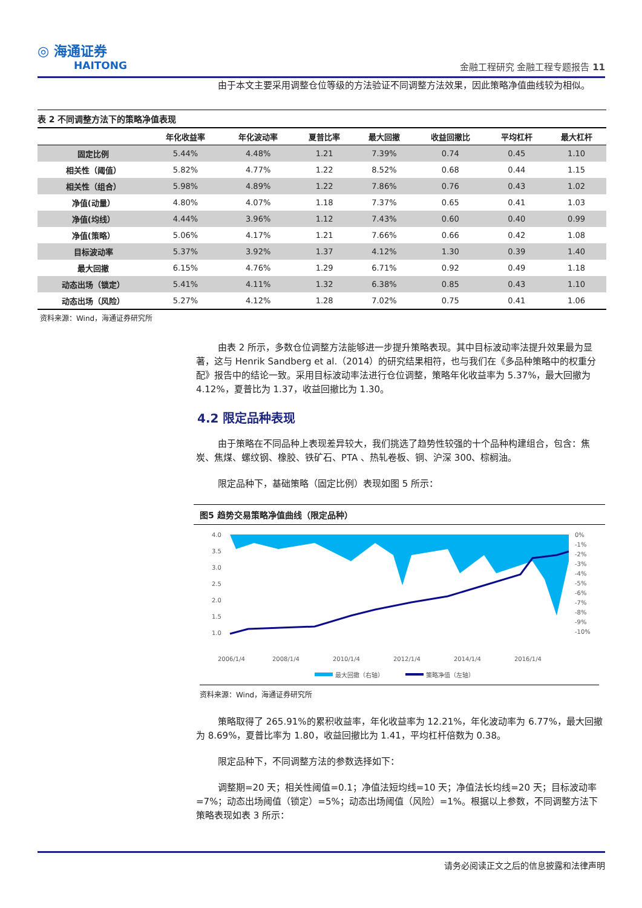◎ 海通证券
HAITONG
金融工程研究 金融工程专题报告 11
由于本文主要采用调整仓位等级的方法验证不同调整方法效果，因此策略净值曲线较为相似。
表 2 不同调整方法下的策略净值表现
| | 年化收益率 | 年化波动率 | 夏普比率 | 最大回撤 | 收益回撤比 | 平均杠杆 | 最大杠杆 |
| --- | --- | --- | --- | --- | --- | --- | --- |
| 固定比例 | 5.44% | 4.48% | 1.21 | 7.39% | 0.74 | 0.45 | 1.10 |
| 相关性（阈值） | 5.82% | 4.77% | 1.22 | 8.52% | 0.68 | 0.44 | 1.15 |
| 相关性（组合） | 5.98% | 4.89% | 1.22 | 7.86% | 0.76 | 0.43 | 1.02 |
| 净值(动量） | 4.80% | 4.07% | 1.18 | 7.37% | 0.65 | 0.41 | 1.03 |
| 净值(均线） | 4.44% | 3.96% | 1.12 | 7.43% | 0.60 | 0.40 | 0.99 |
| 净值(策略） | 5.06% | 4.17% | 1.21 | 7.66% | 0.66 | 0.42 | 1.08 |
| 目标波动率 | 5.37% | 3.92% | 1.37 | 4.12% | 1.30 | 0.39 | 1.40 |
| 最大回撤 | 6.15% | 4.76% | 1.29 | 6.71% | 0.92 | 0.49 | 1.18 |
| 动态出场（锁定） | 5.41% | 4.11% | 1.32 | 6.38% | 0.85 | 0.43 | 1.10 |
| 动态出场（风险） | 5.27% | 4.12% | 1.28 | 7.02% | 0.75 | 0.41 | 1.06 |
资料来源：Wind，海通证券研究所
由表 2 所示，多数仓位调整方法能够进一步提升策略表现。其中目标波动率法提升效果最为显著，这与 Henrik Sandberg et al.（2014）的研究结果相符，也与我们在《多品种策略中的权重分配》报告中的结论一致。采用目标波动率法进行仓位调整，策略年化收益率为 5.37%，最大回撤为 4.12%，夏普比为 1.37，收益回撤比为 1.30。
4.2 限定品种表现
由于策略在不同品种上表现差异较大，我们挑选了趋势性较强的十个品种构建组合，包含：焦炭、焦煤、螺纹钢、橡胶、铁矿石、PTA 、热轧卷板、铜、沪深 300、棕榈油。
限定品种下，基础策略（固定比例）表现如图 5 所示：
图5 趋势交易策略净值曲线（限定品种）
4.0
3.5
3.0
2.5
2.0
1.5
1.0
0%
-1%
-2%
-3%
-4%
-5%
-6%
-7%
-8%
-9%
-10%
2006/1/4
2008/1/4
2010/1/4
2012/1/4
2014/1/4
2016/1/4
最大回撤（右轴）
策略净值（左轴）
资料来源：Wind，海通证券研究所
策略取得了 265.91%的累积收益率，年化收益率为 12.21%，年化波动率为 6.77%，最大回撤为 8.69%，夏普比率为 1.80，收益回撤比为 1.41，平均杠杆倍数为 0.38。
限定品种下，不同调整方法的参数选择如下：
调整期=20 天；相关性阈值=0.1；净值法短均线=10 天；净值法长均线=20 天；目标波动率=7%；动态出场阈值（锁定）=5%；动态出场阈值（风险）=1%。根据以上参数，不同调整方法下策略表现如表 3 所示：
请务必阅读正文之后的信息披露和法律声明